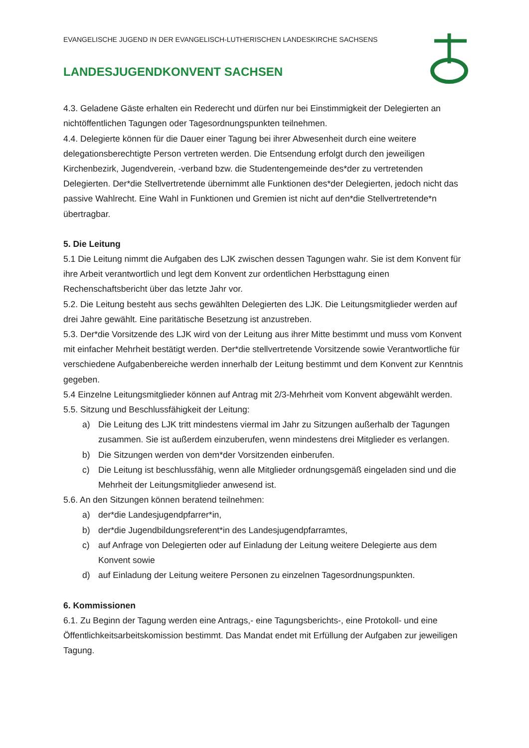EVANGELISCHE JUGEND IN DER EVANGELISCH-LUTHERISCHEN LANDESKIRCHE SACHSENS
LANDESJUGENDKONVENT SACHSEN
4.3. Geladene Gäste erhalten ein Rederecht und dürfen nur bei Einstimmigkeit der Delegierten an nichtöffentlichen Tagungen oder Tagesordnungspunkten teilnehmen.
4.4. Delegierte können für die Dauer einer Tagung bei ihrer Abwesenheit durch eine weitere delegationsberechtigte Person vertreten werden. Die Entsendung erfolgt durch den jeweiligen Kirchenbezirk, Jugendverein, -verband bzw. die Studentengemeinde des*der zu vertretenden Delegierten. Der*die Stellvertretende übernimmt alle Funktionen des*der Delegierten, jedoch nicht das passive Wahlrecht. Eine Wahl in Funktionen und Gremien ist nicht auf den*die Stellvertretende*n übertragbar.
5. Die Leitung
5.1 Die Leitung nimmt die Aufgaben des LJK zwischen dessen Tagungen wahr. Sie ist dem Konvent für ihre Arbeit verantwortlich und legt dem Konvent zur ordentlichen Herbsttagung einen Rechenschaftsbericht über das letzte Jahr vor.
5.2. Die Leitung besteht aus sechs gewählten Delegierten des LJK. Die Leitungsmitglieder werden auf drei Jahre gewählt. Eine paritätische Besetzung ist anzustreben.
5.3. Der*die Vorsitzende des LJK wird von der Leitung aus ihrer Mitte bestimmt und muss vom Konvent mit einfacher Mehrheit bestätigt werden. Der*die stellvertretende Vorsitzende sowie Verantwortliche für verschiedene Aufgabenbereiche werden innerhalb der Leitung bestimmt und dem Konvent zur Kenntnis gegeben.
5.4 Einzelne Leitungsmitglieder können auf Antrag mit 2/3-Mehrheit vom Konvent abgewählt werden.
5.5. Sitzung und Beschlussfähigkeit der Leitung:
a) Die Leitung des LJK tritt mindestens viermal im Jahr zu Sitzungen außerhalb der Tagungen zusammen. Sie ist außerdem einzuberufen, wenn mindestens drei Mitglieder es verlangen.
b) Die Sitzungen werden von dem*der Vorsitzenden einberufen.
c) Die Leitung ist beschlussfähig, wenn alle Mitglieder ordnungsgemäß eingeladen sind und die Mehrheit der Leitungsmitglieder anwesend ist.
5.6. An den Sitzungen können beratend teilnehmen:
a) der*die Landesjugendpfarrer*in,
b) der*die Jugendbildungsreferent*in des Landesjugendpfarramtes,
c) auf Anfrage von Delegierten oder auf Einladung der Leitung weitere Delegierte aus dem Konvent sowie
d) auf Einladung der Leitung weitere Personen zu einzelnen Tagesordnungspunkten.
6. Kommissionen
6.1. Zu Beginn der Tagung werden eine Antrags,- eine Tagungsberichts-, eine Protokoll- und eine Öffentlichkeitsarbeitskomission bestimmt. Das Mandat endet mit Erfüllung der Aufgaben zur jeweiligen Tagung.